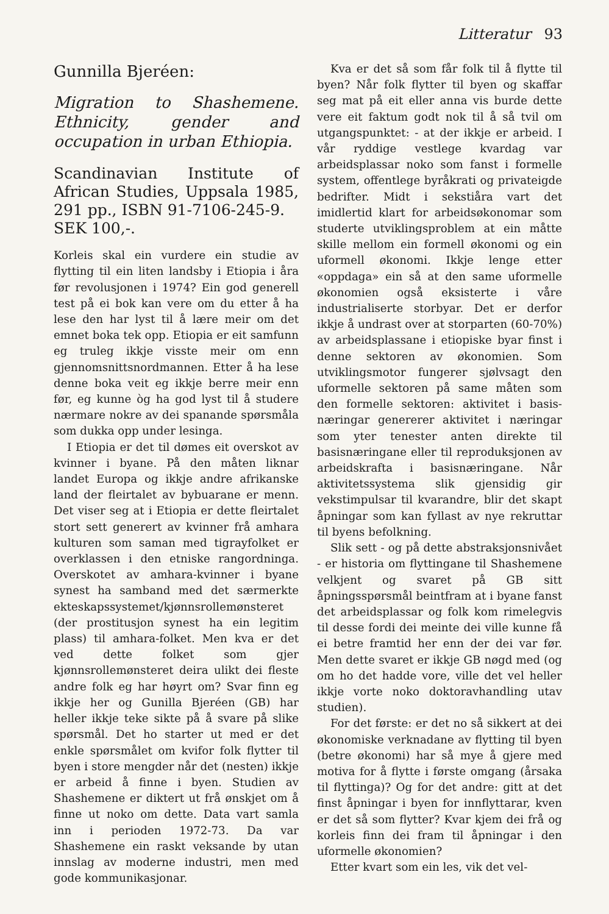Litteratur 93
Gunnilla Bjeréen:
Migration to Shashemene. Ethnicity, gender and occupation in urban Ethiopia.
Scandinavian Institute of African Studies, Uppsala 1985, 291 pp., ISBN 91-7106-245-9.
SEK 100,-.
Korleis skal ein vurdere ein studie av flytting til ein liten landsby i Etiopia i åra før revolusjonen i 1974? Ein god generell test på ei bok kan vere om du etter å ha lese den har lyst til å lære meir om det emnet boka tek opp. Etiopia er eit samfunn eg truleg ikkje visste meir om enn gjennomsnittsnordmannen. Etter å ha lese denne boka veit eg ikkje berre meir enn før, eg kunne òg ha god lyst til å studere nærmare nokre av dei spanande spørsmåla som dukka opp under lesinga.
I Etiopia er det til dømes eit overskot av kvinner i byane. På den måten liknar landet Europa og ikkje andre afrikanske land der fleirtalet av bybuarane er menn. Det viser seg at i Etiopia er dette fleirtalet stort sett generert av kvinner frå amhara kulturen som saman med tigrayfolket er overklassen i den etniske rangordninga. Overskotet av amhara-kvinner i byane synest ha samband med det særmerkte ekteskapssystemet/kjønnsrollemønsteret (der prostitusjon synest ha ein legitim plass) til amhara-folket. Men kva er det ved dette folket som gjer kjønnsrollemønsteret deira ulikt dei fleste andre folk eg har høyrt om? Svar finn eg ikkje her og Gunilla Bjeréen (GB) har heller ikkje teke sikte på å svare på slike spørsmål. Det ho starter ut med er det enkle spørsmålet om kvifor folk flytter til byen i store mengder når det (nesten) ikkje er arbeid å finne i byen. Studien av Shashemene er diktert ut frå ønskjet om å finne ut noko om dette. Data vart samla inn i perioden 1972-73. Da var Shashemene ein raskt veksande by utan innslag av moderne industri, men med gode kommunikasjonar.
Kva er det så som får folk til å flytte til byen? Når folk flytter til byen og skaffar seg mat på eit eller anna vis burde dette vere eit faktum godt nok til å så tvil om utgangspunktet: - at der ikkje er arbeid. I vår ryddige vestlege kvardag var arbeidsplassar noko som fanst i formelle system, offentlege byråkrati og privateigde bedrifter. Midt i sekstiåra vart det imidlertid klart for arbeidsøkonomar som studerte utviklingsproblem at ein måtte skille mellom ein formell økonomi og ein uformell økonomi. Ikkje lenge etter «oppdaga» ein så at den same uformelle økonomien også eksisterte i våre industrialiserte storbyar. Det er derfor ikkje å undrast over at storparten (60-70%) av arbeidsplassane i etiopiske byar finst i denne sektoren av økonomien. Som utviklingsmotor fungerer sjølvsagt den uformelle sektoren på same måten som den formelle sektoren: aktivitet i basis-næringar genererer aktivitet i næringar som yter tenester anten direkte til basisnæringane eller til reproduksjonen av arbeidskrafta i basisnæringane. Når aktivitetssystema slik gjensidig gir vekstimpulsar til kvarandre, blir det skapt åpningar som kan fyllast av nye rekruttar til byens befolkning.
Slik sett - og på dette abstraksjonsnivået - er historia om flyttingane til Shashemene velkjent og svaret på GB sitt åpningsspørsmål beintfram at i byane fanst det arbeidsplassar og folk kom rimelegvis til desse fordi dei meinte dei ville kunne få ei betre framtid her enn der dei var før. Men dette svaret er ikkje GB nøgd med (og om ho det hadde vore, ville det vel heller ikkje vorte noko doktoravhandling utav studien).
For det første: er det no så sikkert at dei økonomiske verknadane av flytting til byen (betre økonomi) har så mye å gjere med motiva for å flytte i første omgang (årsaka til flyttinga)? Og for det andre: gitt at det finst åpningar i byen for innflyttarar, kven er det så som flytter? Kvar kjem dei frå og korleis finn dei fram til åpningar i den uformelle økonomien?
Etter kvart som ein les, vik det vel-